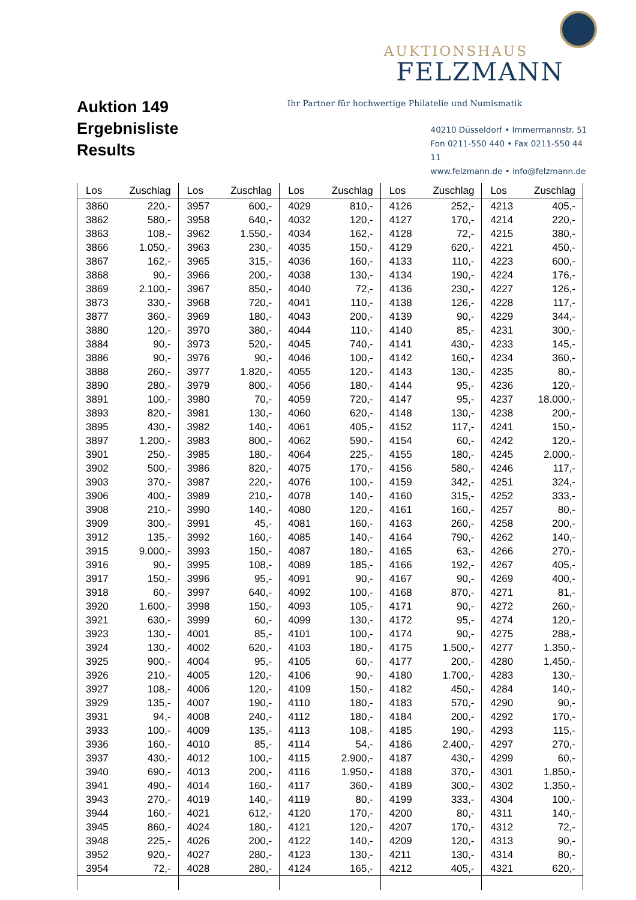Auktion 149
Ergebnisliste
Results
AUKTIONSHAUS
FELZMANN
Ihr Partner für hochwertige Philatelie und Numismatik
40210 Düsseldorf • Immermannstr. 51
Fon 0211-550 440 • Fax 0211-550 44 11
www.felzmann.de • info@felzmann.de
| Los | Zuschlag | Los | Zuschlag | Los | Zuschlag | Los | Zuschlag | Los | Zuschlag |
| --- | --- | --- | --- | --- | --- | --- | --- | --- | --- |
| 3860 | 220,- | 3957 | 600,- | 4029 | 810,- | 4126 | 252,- | 4213 | 405,- |
| 3862 | 580,- | 3958 | 640,- | 4032 | 120,- | 4127 | 170,- | 4214 | 220,- |
| 3863 | 108,- | 3962 | 1.550,- | 4034 | 162,- | 4128 | 72,- | 4215 | 380,- |
| 3866 | 1.050,- | 3963 | 230,- | 4035 | 150,- | 4129 | 620,- | 4221 | 450,- |
| 3867 | 162,- | 3965 | 315,- | 4036 | 160,- | 4133 | 110,- | 4223 | 600,- |
| 3868 | 90,- | 3966 | 200,- | 4038 | 130,- | 4134 | 190,- | 4224 | 176,- |
| 3869 | 2.100,- | 3967 | 850,- | 4040 | 72,- | 4136 | 230,- | 4227 | 126,- |
| 3873 | 330,- | 3968 | 720,- | 4041 | 110,- | 4138 | 126,- | 4228 | 117,- |
| 3877 | 360,- | 3969 | 180,- | 4043 | 200,- | 4139 | 90,- | 4229 | 344,- |
| 3880 | 120,- | 3970 | 380,- | 4044 | 110,- | 4140 | 85,- | 4231 | 300,- |
| 3884 | 90,- | 3973 | 520,- | 4045 | 740,- | 4141 | 430,- | 4233 | 145,- |
| 3886 | 90,- | 3976 | 90,- | 4046 | 100,- | 4142 | 160,- | 4234 | 360,- |
| 3888 | 260,- | 3977 | 1.820,- | 4055 | 120,- | 4143 | 130,- | 4235 | 80,- |
| 3890 | 280,- | 3979 | 800,- | 4056 | 180,- | 4144 | 95,- | 4236 | 120,- |
| 3891 | 100,- | 3980 | 70,- | 4059 | 720,- | 4147 | 95,- | 4237 | 18.000,- |
| 3893 | 820,- | 3981 | 130,- | 4060 | 620,- | 4148 | 130,- | 4238 | 200,- |
| 3895 | 430,- | 3982 | 140,- | 4061 | 405,- | 4152 | 117,- | 4241 | 150,- |
| 3897 | 1.200,- | 3983 | 800,- | 4062 | 590,- | 4154 | 60,- | 4242 | 120,- |
| 3901 | 250,- | 3985 | 180,- | 4064 | 225,- | 4155 | 180,- | 4245 | 2.000,- |
| 3902 | 500,- | 3986 | 820,- | 4075 | 170,- | 4156 | 580,- | 4246 | 117,- |
| 3903 | 370,- | 3987 | 220,- | 4076 | 100,- | 4159 | 342,- | 4251 | 324,- |
| 3906 | 400,- | 3989 | 210,- | 4078 | 140,- | 4160 | 315,- | 4252 | 333,- |
| 3908 | 210,- | 3990 | 140,- | 4080 | 120,- | 4161 | 160,- | 4257 | 80,- |
| 3909 | 300,- | 3991 | 45,- | 4081 | 160,- | 4163 | 260,- | 4258 | 200,- |
| 3912 | 135,- | 3992 | 160,- | 4085 | 140,- | 4164 | 790,- | 4262 | 140,- |
| 3915 | 9.000,- | 3993 | 150,- | 4087 | 180,- | 4165 | 63,- | 4266 | 270,- |
| 3916 | 90,- | 3995 | 108,- | 4089 | 185,- | 4166 | 192,- | 4267 | 405,- |
| 3917 | 150,- | 3996 | 95,- | 4091 | 90,- | 4167 | 90,- | 4269 | 400,- |
| 3918 | 60,- | 3997 | 640,- | 4092 | 100,- | 4168 | 870,- | 4271 | 81,- |
| 3920 | 1.600,- | 3998 | 150,- | 4093 | 105,- | 4171 | 90,- | 4272 | 260,- |
| 3921 | 630,- | 3999 | 60,- | 4099 | 130,- | 4172 | 95,- | 4274 | 120,- |
| 3923 | 130,- | 4001 | 85,- | 4101 | 100,- | 4174 | 90,- | 4275 | 288,- |
| 3924 | 130,- | 4002 | 620,- | 4103 | 180,- | 4175 | 1.500,- | 4277 | 1.350,- |
| 3925 | 900,- | 4004 | 95,- | 4105 | 60,- | 4177 | 200,- | 4280 | 1.450,- |
| 3926 | 210,- | 4005 | 120,- | 4106 | 90,- | 4180 | 1.700,- | 4283 | 130,- |
| 3927 | 108,- | 4006 | 120,- | 4109 | 150,- | 4182 | 450,- | 4284 | 140,- |
| 3929 | 135,- | 4007 | 190,- | 4110 | 180,- | 4183 | 570,- | 4290 | 90,- |
| 3931 | 94,- | 4008 | 240,- | 4112 | 180,- | 4184 | 200,- | 4292 | 170,- |
| 3933 | 100,- | 4009 | 135,- | 4113 | 108,- | 4185 | 190,- | 4293 | 115,- |
| 3936 | 160,- | 4010 | 85,- | 4114 | 54,- | 4186 | 2.400,- | 4297 | 270,- |
| 3937 | 430,- | 4012 | 100,- | 4115 | 2.900,- | 4187 | 430,- | 4299 | 60,- |
| 3940 | 690,- | 4013 | 200,- | 4116 | 1.950,- | 4188 | 370,- | 4301 | 1.850,- |
| 3941 | 490,- | 4014 | 160,- | 4117 | 360,- | 4189 | 300,- | 4302 | 1.350,- |
| 3943 | 270,- | 4019 | 140,- | 4119 | 80,- | 4199 | 333,- | 4304 | 100,- |
| 3944 | 160,- | 4021 | 612,- | 4120 | 170,- | 4200 | 80,- | 4311 | 140,- |
| 3945 | 860,- | 4024 | 180,- | 4121 | 120,- | 4207 | 170,- | 4312 | 72,- |
| 3948 | 225,- | 4026 | 200,- | 4122 | 140,- | 4209 | 120,- | 4313 | 90,- |
| 3952 | 920,- | 4027 | 280,- | 4123 | 130,- | 4211 | 130,- | 4314 | 80,- |
| 3954 | 72,- | 4028 | 280,- | 4124 | 165,- | 4212 | 405,- | 4321 | 620,- |